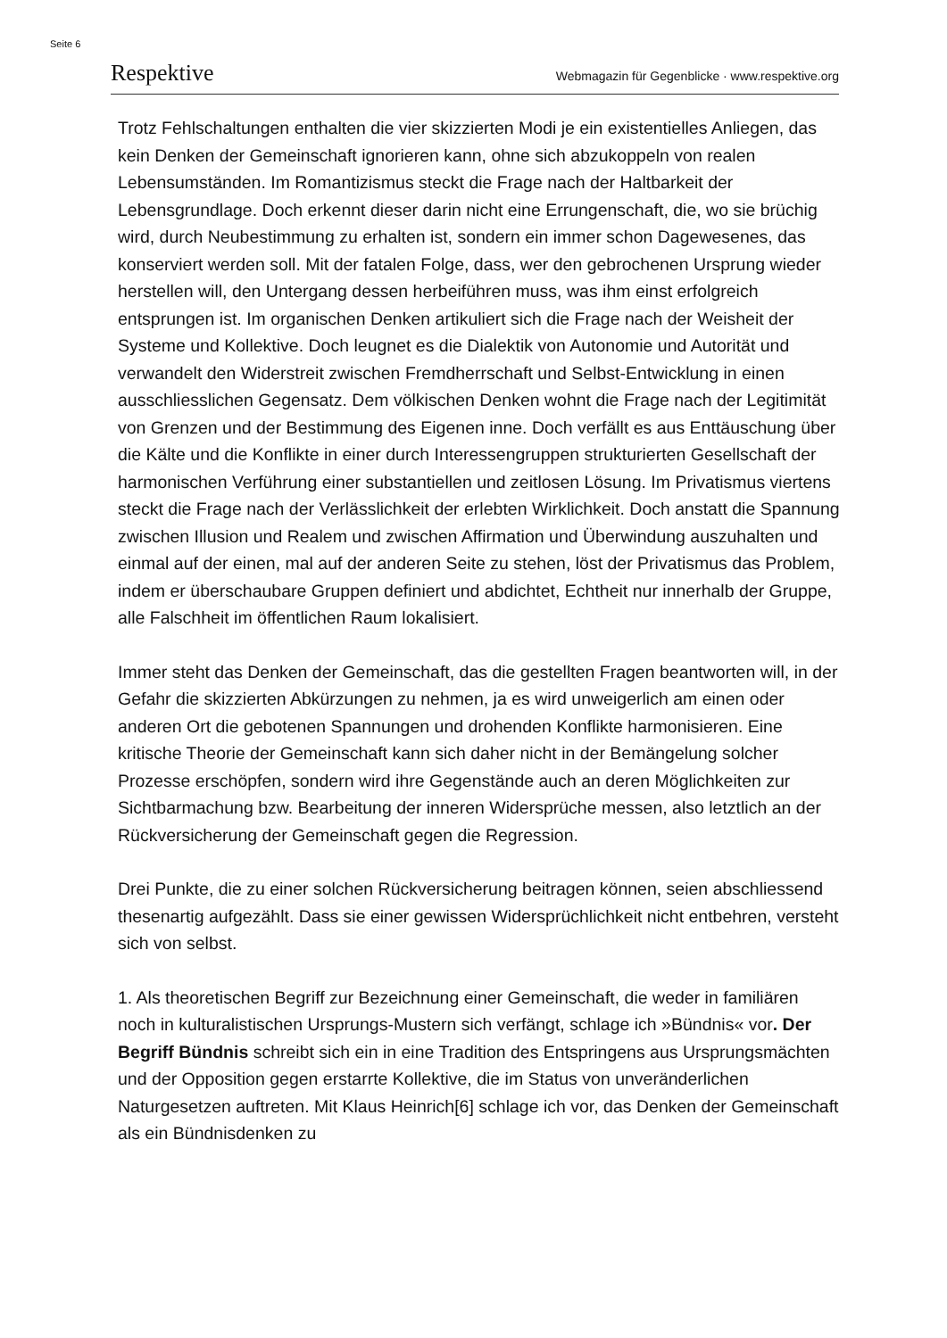Seite 6
Respektive Webmagazin für Gegenblicke · www.respektive.org
Trotz Fehlschaltungen enthalten die vier skizzierten Modi je ein existentielles Anliegen, das kein Denken der Gemeinschaft ignorieren kann, ohne sich abzukoppeln von realen Lebensumständen. Im Romantizismus steckt die Frage nach der Haltbarkeit der Lebensgrundlage. Doch erkennt dieser darin nicht eine Errungenschaft, die, wo sie brüchig wird, durch Neubestimmung zu erhalten ist, sondern ein immer schon Dagewesenes, das konserviert werden soll. Mit der fatalen Folge, dass, wer den gebrochenen Ursprung wieder herstellen will, den Untergang dessen herbeiführen muss, was ihm einst erfolgreich entsprungen ist. Im organischen Denken artikuliert sich die Frage nach der Weisheit der Systeme und Kollektive. Doch leugnet es die Dialektik von Autonomie und Autorität und verwandelt den Widerstreit zwischen Fremdherrschaft und Selbst-Entwicklung in einen ausschliesslichen Gegensatz. Dem völkischen Denken wohnt die Frage nach der Legitimität von Grenzen und der Bestimmung des Eigenen inne. Doch verfällt es aus Enttäuschung über die Kälte und die Konflikte in einer durch Interessengruppen strukturierten Gesellschaft der harmonischen Verführung einer substantiellen und zeitlosen Lösung. Im Privatismus viertens steckt die Frage nach der Verlässlichkeit der erlebten Wirklichkeit. Doch anstatt die Spannung zwischen Illusion und Realem und zwischen Affirmation und Überwindung auszuhalten und einmal auf der einen, mal auf der anderen Seite zu stehen, löst der Privatismus das Problem, indem er überschaubare Gruppen definiert und abdichtet, Echtheit nur innerhalb der Gruppe, alle Falschheit im öffentlichen Raum lokalisiert.
Immer steht das Denken der Gemeinschaft, das die gestellten Fragen beantworten will, in der Gefahr die skizzierten Abkürzungen zu nehmen, ja es wird unweigerlich am einen oder anderen Ort die gebotenen Spannungen und drohenden Konflikte harmonisieren. Eine kritische Theorie der Gemeinschaft kann sich daher nicht in der Bemängelung solcher Prozesse erschöpfen, sondern wird ihre Gegenstände auch an deren Möglichkeiten zur Sichtbarmachung bzw. Bearbeitung der inneren Widersprüche messen, also letztlich an der Rückversicherung der Gemeinschaft gegen die Regression.
Drei Punkte, die zu einer solchen Rückversicherung beitragen können, seien abschliessend thesenartig aufgezählt. Dass sie einer gewissen Widersprüchlichkeit nicht entbehren, versteht sich von selbst.
1. Als theoretischen Begriff zur Bezeichnung einer Gemeinschaft, die weder in familiären noch in kulturalistischen Ursprungs-Mustern sich verfängt, schlage ich »Bündnis« vor. Der Begriff Bündnis schreibt sich ein in eine Tradition des Entspringens aus Ursprungsmächten und der Opposition gegen erstarrte Kollektive, die im Status von unveränderlichen Naturgesetzen auftreten. Mit Klaus Heinrich[6] schlage ich vor, das Denken der Gemeinschaft als ein Bündnisdenken zu